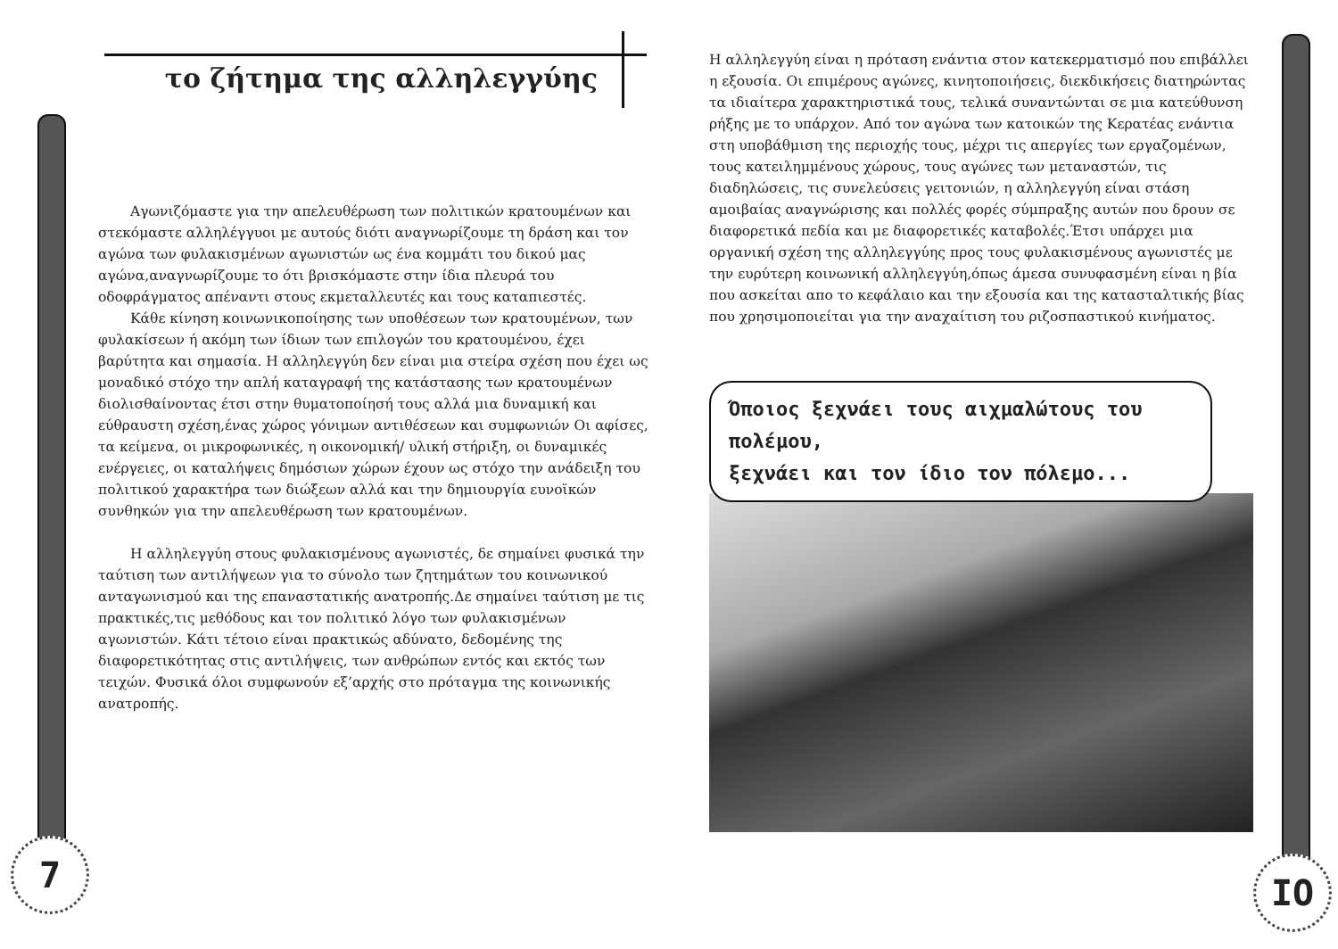το ζήτημα της αλληλεγγύης
Αγωνιζόμαστε για την απελευθέρωση των πολιτικών κρατουμένων και στεκόμαστε αλληλέγγυοι με αυτούς διότι αναγνωρίζουμε τη δράση και τον αγώνα των φυλακισμένων αγωνιστών ως ένα κομμάτι του δικού μας αγώνα,αναγνωρίζουμε το ότι βρισκόμαστε στην ίδια πλευρά του οδοφράγματος απέναντι στους εκμεταλλευτές και τους καταπιεστές.
Κάθε κίνηση κοινωνικοποίησης των υποθέσεων των κρατουμένων, των φυλακίσεων ή ακόμη των ίδιων των επιλογών του κρατουμένου, έχει βαρύτητα και σημασία. Η αλληλεγγύη δεν είναι μια στείρα σχέση που έχει ως μοναδικό στόχο την απλή καταγραφή της κατάστασης των κρατουμένων διολισθαίνοντας έτσι στην θυματοποίησή τους αλλά μια δυναμική και εύθραυστη σχέση,ένας χώρος γόνιμων αντιθέσεων και συμφωνιών Οι αφίσες, τα κείμενα, οι μικροφωνικές, η οικονομική/ υλική στήριξη, οι δυναμικές ενέργειες, οι καταλήψεις δημόσιων χώρων έχουν ως στόχο την ανάδειξη του πολιτικού χαρακτήρα των διώξεων αλλά και την δημιουργία ευνοϊκών συνθηκών για την απελευθέρωση των κρατουμένων.
Η αλληλεγγύη στους φυλακισμένους αγωνιστές, δε σημαίνει φυσικά την ταύτιση των αντιλήψεων για το σύνολο των ζητημάτων του κοινωνικού ανταγωνισμού και της επαναστατικής ανατροπής.Δε σημαίνει ταύτιση με τις πρακτικές,τις μεθόδους και τον πολιτικό λόγο των φυλακισμένων αγωνιστών. Κάτι τέτοιο είναι πρακτικώς αδύνατο, δεδομένης της διαφορετικότητας στις αντιλήψεις, των ανθρώπων εντός και εκτός των τειχών. Φυσικά όλοι συμφωνούν εξ’αρχής στο πρόταγμα της κοινωνικής ανατροπής.
Η αλληλεγγύη είναι η πρόταση ενάντια στον κατεκερματισμό που επιβάλλει η εξουσία. Οι επιμέρους αγώνες, κινητοποιήσεις, διεκδικήσεις διατηρώντας τα ιδιαίτερα χαρακτηριστικά τους, τελικά συναντώνται σε μια κατεύθυνση ρήξης με το υπάρχον. Από τον αγώνα των κατοικών της Κερατέας ενάντια στη υποβάθμιση της περιοχής τους, μέχρι τις απεργίες των εργαζομένων, τους κατειλημμένους χώρους, τους αγώνες των μεταναστών, τις διαδηλώσεις, τις συνελεύσεις γειτονιών, η αλληλεγγύη είναι στάση αμοιβαίας αναγνώρισης και πολλές φορές σύμπραξης αυτών που δρουν σε διαφορετικά πεδία και με διαφορετικές καταβολές.Έτσι υπάρχει μια οργανική σχέση της αλληλεγγύης προς τους φυλακισμένους αγωνιστές με την ευρύτερη κοινωνική αλληλεγγύη,όπως άμεσα συνυφασμένη είναι η βία που ασκείται απο το κεφάλαιο και την εξουσία και της κατασταλτικής βίας που χρησιμοποιείται για την αναχαίτιση του ριζοσπαστικού κινήματος.
Όποιος ξεχνάει τους αιχμαλώτους του πολέμου,
ξεχνάει και τον ίδιο τον πόλεμο...
7 IO